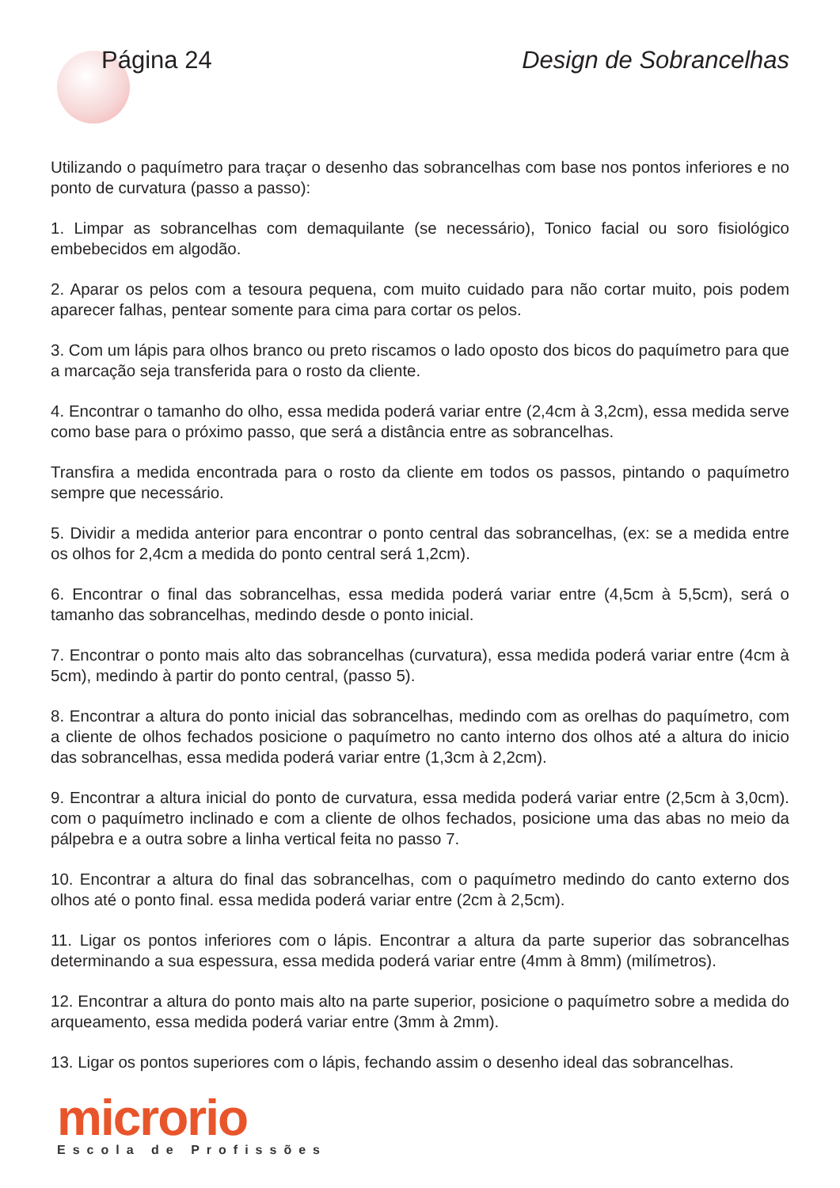Página 24 Design de Sobrancelhas
Utilizando o paquímetro para traçar o desenho das sobrancelhas com base nos pontos inferiores e no ponto de curvatura (passo a passo):
1. Limpar as sobrancelhas com demaquilante (se necessário), Tonico facial ou soro fisiológico embebecidos em algodão.
2. Aparar os pelos com a tesoura pequena, com muito cuidado para não cortar muito, pois podem aparecer falhas, pentear somente para cima para cortar os pelos.
3. Com um lápis para olhos branco ou preto riscamos o lado oposto dos bicos do paquímetro para que a marcação seja transferida para o rosto da cliente.
4. Encontrar o tamanho do olho, essa medida poderá variar entre (2,4cm à 3,2cm), essa medida serve como base para o próximo passo, que será a distância entre as sobrancelhas.
Transfira a medida encontrada para o rosto da cliente em todos os passos, pintando o paquímetro sempre que necessário.
5. Dividir a medida anterior para encontrar o ponto central das sobrancelhas, (ex: se a medida entre os olhos for 2,4cm a medida do ponto central será 1,2cm).
6. Encontrar o final das sobrancelhas, essa medida poderá variar entre (4,5cm à 5,5cm), será o tamanho das sobrancelhas, medindo desde o ponto inicial.
7. Encontrar o ponto mais alto das sobrancelhas (curvatura), essa medida poderá variar entre (4cm à 5cm), medindo à partir do ponto central, (passo 5).
8. Encontrar a altura do ponto inicial das sobrancelhas, medindo com as orelhas do paquímetro, com a cliente de olhos fechados posicione o paquímetro no canto interno dos olhos até a altura do inicio das sobrancelhas, essa medida poderá variar entre (1,3cm à 2,2cm).
9. Encontrar a altura inicial do ponto de curvatura, essa medida poderá variar entre (2,5cm à 3,0cm). com o paquímetro inclinado e com a cliente de olhos fechados, posicione uma das abas no meio da pálpebra e a outra sobre a linha vertical feita no passo 7.
10. Encontrar a altura do final das sobrancelhas, com o paquímetro medindo do canto externo dos olhos até o ponto final. essa medida poderá variar entre (2cm à 2,5cm).
11. Ligar os pontos inferiores com o lápis. Encontrar a altura da parte superior das sobrancelhas determinando a sua espessura, essa medida poderá variar entre (4mm à 8mm) (milímetros).
12. Encontrar a altura do ponto mais alto na parte superior, posicione o paquímetro sobre a medida do arqueamento, essa medida poderá variar entre (3mm à 2mm).
13. Ligar os pontos superiores com o lápis, fechando assim o desenho ideal das sobrancelhas.
microrio
Escola de Profissões